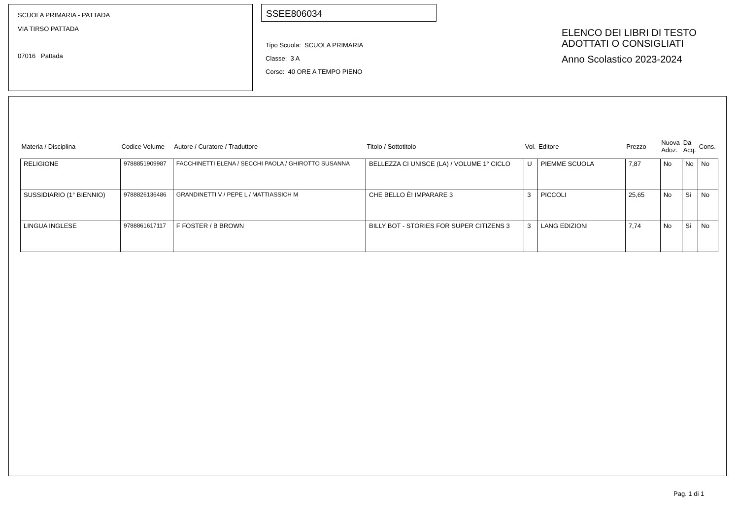SCUOLA PRIMARIA - PATTADA
VIA TIRSO PATTADA
07016 Pattada
SSEE806034
Tipo Scuola: SCUOLA PRIMARIA
Classe: 3 A
Corso: 40 ORE A TEMPO PIENO
ELENCO DEI LIBRI DI TESTO
ADOTTATI O CONSIGLIATI
Anno Scolastico 2023-2024
| Materia / Disciplina | Codice Volume | Autore / Curatore / Traduttore | Titolo / Sottotitolo | Vol. | Editore | Prezzo | Nuova Adoz. | Da Acq. | Cons. |
| --- | --- | --- | --- | --- | --- | --- | --- | --- | --- |
| RELIGIONE | 9788851909987 | FACCHINETTI ELENA / SECCHI PAOLA / GHIROTTO SUSANNA | BELLEZZA CI UNISCE (LA) / VOLUME 1° CICLO | U | PIEMME SCUOLA | 7,87 | No | No | No |
| SUSSIDIARIO (1° BIENNIO) | 9788826136486 | GRANDINETTI V / PEPE L / MATTIASSICH M | CHE BELLO È! IMPARARE 3 | 3 | PICCOLI | 25,65 | No | Si | No |
| LINGUA INGLESE | 9788861617117 | F FOSTER / B BROWN | BILLY BOT - STORIES FOR SUPER CITIZENS 3 | 3 | LANG EDIZIONI | 7,74 | No | Si | No |
Pag. 1 di 1